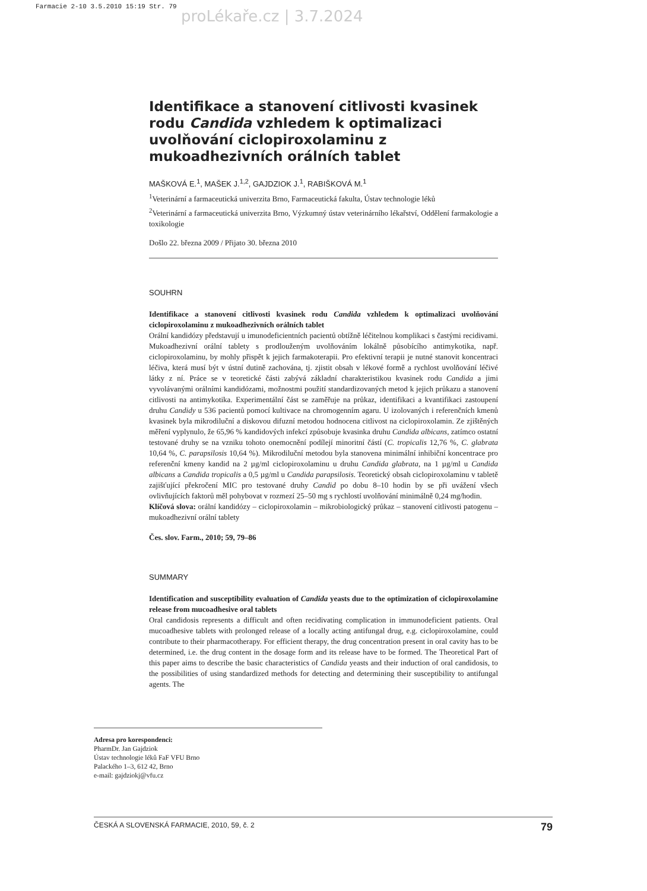Farmacie 2-10 3.5.2010 15:19 Str. 79
proLékaře.cz | 3.7.2024
Identifikace a stanovení citlivosti kvasinek rodu Candida vzhledem k optimalizaci uvolňování ciclopiroxolaminu z mukoadhezivních orálních tablet
MAŠKOVÁ E.<sup>1</sup>, MAŠEK J.<sup>1,2</sup>, GAJDZIOK J.<sup>1</sup>, RABIŠKOVÁ M.<sup>1</sup>
<sup>1</sup> Veterinární a farmaceutická univerzita Brno, Farmaceutická fakulta, Ústav technologie léků
<sup>2</sup> Veterinární a farmaceutická univerzita Brno, Výzkumný ústav veterinárního lékařství, Oddělení farmakologie a toxikologie
Došlo 22. března 2009 / Přijato 30. března 2010
SOUHRN
Identifikace a stanovení citlivosti kvasinek rodu Candida vzhledem k optimalizaci uvolňování ciclopiroxolaminu z mukoadhezivních orálních tablet
Orální kandidózy představují u imunodeficientních pacientů obtížně léčitelnou komplikaci s častými recidivami. Mukoadhezivní orální tablety s prodlouženým uvolňováním lokálně působícího antimykotika, např. ciclopiroxolaminu, by mohly přispět k jejich farmakoterapii. Pro efektivní terapii je nutné stanovit koncentraci léčiva, která musí být v ústní dutině zachována, tj. zjistit obsah v lékové formě a rychlost uvolňování léčivé látky z ní. Práce se v teoretické části zabývá základní charakteristikou kvasinek rodu Candida a jimi vyvolávanými orálními kandidózami, možnostmi použití standardizovaných metod k jejich průkazu a stanovení citlivosti na antimykotika. Experimentální část se zaměřuje na průkaz, identifikaci a kvantifikaci zastoupení druhu Candidy u 536 pacientů pomocí kultivace na chromogenním agaru. U izolovaných i referenčních kmenů kvasinek byla mikrodiluční a diskovou difuzní metodou hodnocena citlivost na ciclopiroxolamin. Ze zjištěných měření vyplynulo, že 65,96 % kandidových infekcí způsobuje kvasinka druhu Candida albicans, zatímco ostatní testované druhy se na vzniku tohoto onemocnění podílejí minoritní částí (C. tropicalis 12,76 %, C. glabrata 10,64 %, C. parapsilosis 10,64 %). Mikrodiluční metodou byla stanovena minimální inhibiční koncentrace pro referenční kmeny kandid na 2 µg/ml ciclopiroxolaminu u druhu Candida glabrata, na 1 µg/ml u Candida albicans a Candida tropicalis a 0,5 µg/ml u Candida parapsilosis. Teoretický obsah ciclopiroxolaminu v tabletě zajišťující překročení MIC pro testované druhy Candid po dobu 8–10 hodin by se při uvážení všech ovlivňujících faktorů měl pohybovat v rozmezí 25–50 mg s rychlostí uvolňování minimálně 0,24 mg/hodin.
Klíčová slova: orální kandidózy – ciclopiroxolamin – mikrobiologický průkaz – stanovení citlivosti patogenu – mukoadhezivní orální tablety
Čes. slov. Farm., 2010; 59, 79–86
SUMMARY
Identification and susceptibility evaluation of Candida yeasts due to the optimization of ciclopiroxolamine release from mucoadhesive oral tablets
Oral candidosis represents a difficult and often recidivating complication in immunodeficient patients. Oral mucoadhesive tablets with prolonged release of a locally acting antifungal drug, e.g. ciclopiroxolamine, could contribute to their pharmacotherapy. For efficient therapy, the drug concentration present in oral cavity has to be determined, i.e. the drug content in the dosage form and its release have to be formed. The Theoretical Part of this paper aims to describe the basic characteristics of Candida yeasts and their induction of oral candidosis, to the possibilities of using standardized methods for detecting and determining their susceptibility to antifungal agents. The
Adresa pro korespondenci:
PharmDr. Jan Gajdziok
Ústav technologie léků FaF VFU Brno
Palackého 1–3, 612 42, Brno
e-mail: gajdziokj@vfu.cz
ČESKÁ A SLOVENSKÁ FARMACIE, 2010, 59, č. 2 79